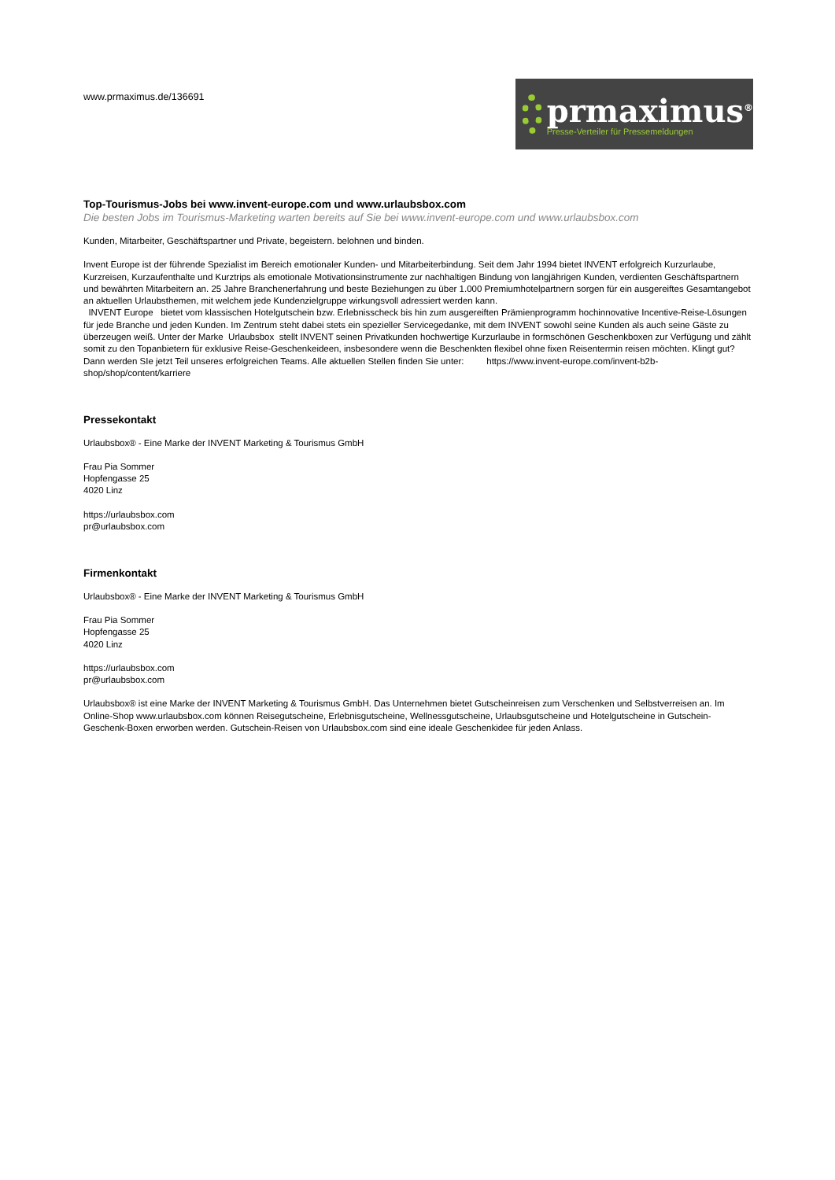www.prmaximus.de/136691
prmaximus<sup>®</sup>
Presse-Verteiler für Pressemeldungen
Top-Tourismus-Jobs bei www.invent-europe.com und www.urlaubsbox.com
Die besten Jobs im Tourismus-Marketing warten bereits auf Sie bei www.invent-europe.com und www.urlaubsbox.com
Kunden, Mitarbeiter, Geschäftspartner und Private, begeistern. belohnen und binden.
Invent Europe ist der führende Spezialist im Bereich emotionaler Kunden- und Mitarbeiterbindung. Seit dem Jahr 1994 bietet INVENT erfolgreich Kurzurlaube, Kurzreisen, Kurzaufenthalte und Kurztrips als emotionale Motivationsinstrumente zur nachhaltigen Bindung von langjährigen Kunden, verdienten Geschäftspartnern und bewährten Mitarbeitern an. 25 Jahre Branchenerfahrung und beste Beziehungen zu über 1.000 Premiumhotelpartnern sorgen für ein ausgereiftes Gesamtangebot an aktuellen Urlaubsthemen, mit welchem jede Kundenzielgruppe wirkungsvoll adressiert werden kann.
INVENT Europe bietet vom klassischen Hotelgutschein bzw. Erlebnisscheck bis hin zum ausgereiften Prämienprogramm hochinnovative Incentive-Reise-Lösungen für jede Branche und jeden Kunden. Im Zentrum steht dabei stets ein spezieller Servicegedanke, mit dem INVENT sowohl seine Kunden als auch seine Gäste zu überzeugen weiß. Unter der Marke Urlaubsbox stellt INVENT seinen Privatkunden hochwertige Kurzurlaube in formschönen Geschenkboxen zur Verfügung und zählt somit zu den Topanbietern für exklusive Reise-Geschenkeideen, insbesondere wenn die Beschenkten flexibel ohne fixen Reisentermin reisen möchten. Klingt gut? Dann werden SIe jetzt Teil unseres erfolgreichen Teams. Alle aktuellen Stellen finden Sie unter: https://www.invent-europe.com/invent-b2b-shop/shop/content/karriere
Pressekontakt
Urlaubsbox® - Eine Marke der INVENT Marketing & Tourismus GmbH
Frau Pia Sommer
Hopfengasse 25
4020 Linz
https://urlaubsbox.com
pr@urlaubsbox.com
Firmenkontakt
Urlaubsbox® - Eine Marke der INVENT Marketing & Tourismus GmbH
Frau Pia Sommer
Hopfengasse 25
4020 Linz
https://urlaubsbox.com
pr@urlaubsbox.com
Urlaubsbox® ist eine Marke der INVENT Marketing & Tourismus GmbH. Das Unternehmen bietet Gutscheinreisen zum Verschenken und Selbstverreisen an. Im Online-Shop www.urlaubsbox.com können Reisegutscheine, Erlebnisgutscheine, Wellnessgutscheine, Urlaubsgutscheine und Hotelgutscheine in Gutschein-Geschenk-Boxen erworben werden. Gutschein-Reisen von Urlaubsbox.com sind eine ideale Geschenkidee für jeden Anlass.